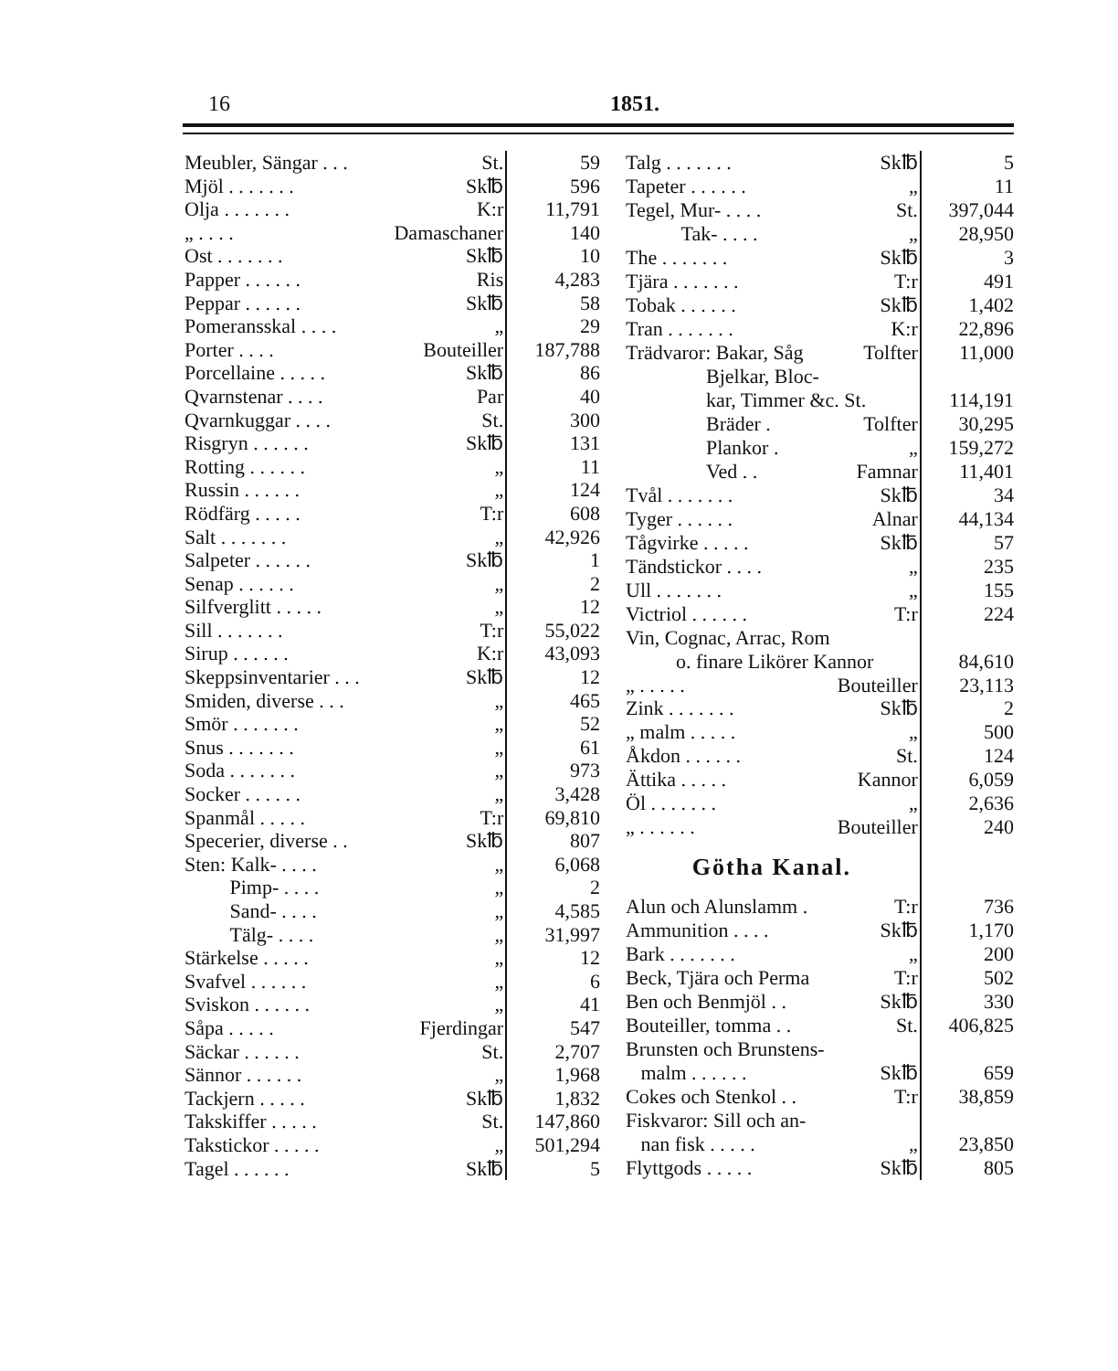16 1851.
| Meubler, Sängar . . . | St. | 59 |
| Mjöl . . . . . . . | Sk℔ | 596 |
| Olja . . . . . . . | K:r | 11,791 |
| „ . . . . | Damaschaner | 140 |
| Ost . . . . . . . | Sk℔ | 10 |
| Papper . . . . . . | Ris | 4,283 |
| Peppar . . . . . . | Sk℔ | 58 |
| Pomeransskal . . . . | „ | 29 |
| Porter . . . . | Bouteiller | 187,788 |
| Porcellaine . . . . . | Sk℔ | 86 |
| Qvarnstenar . . . . | Par | 40 |
| Qvarnkuggar . . . . | St. | 300 |
| Risgryn . . . . . . | Sk℔ | 131 |
| Rotting . . . . . . | „ | 11 |
| Russin . . . . . . | „ | 124 |
| Rödfärg . . . . . | T:r | 608 |
| Salt . . . . . . . | „ | 42,926 |
| Salpeter . . . . . . | Sk℔ | 1 |
| Senap . . . . . . | „ | 2 |
| Silfverglitt . . . . . | „ | 12 |
| Sill . . . . . . . | T:r | 55,022 |
| Sirup . . . . . . | K:r | 43,093 |
| Skeppsinventarier . . . | Sk℔ | 12 |
| Smiden, diverse . . . | „ | 465 |
| Smör . . . . . . . | „ | 52 |
| Snus . . . . . . . | „ | 61 |
| Soda . . . . . . . | „ | 973 |
| Socker . . . . . . | „ | 3,428 |
| Spanmål . . . . . | T:r | 69,810 |
| Specerier, diverse . . | Sk℔ | 807 |
| Sten: Kalk- . . . . | „ | 6,068 |
| Pimp- . . . . | „ | 2 |
| Sand- . . . . | „ | 4,585 |
| Tälg- . . . . | „ | 31,997 |
| Stärkelse . . . . . | „ | 12 |
| Svafvel . . . . . . | „ | 6 |
| Sviskon . . . . . . | „ | 41 |
| Såpa . . . . . | Fjerdingar | 547 |
| Säckar . . . . . . | St. | 2,707 |
| Sännor . . . . . . | „ | 1,968 |
| Tackjern . . . . . | Sk℔ | 1,832 |
| Takskiffer . . . . . | St. | 147,860 |
| Takstickor . . . . . | „ | 501,294 |
| Tagel . . . . . . | Sk℔ | 5 |
| Talg . . . . . . . | Sk℔ | 5 |
| Tapeter . . . . . . | „ | 11 |
| Tegel, Mur- . . . . | St. | 397,044 |
| Tak- . . . . | „ | 28,950 |
| The . . . . . . . | Sk℔ | 3 |
| Tjära . . . . . . . | T:r | 491 |
| Tobak . . . . . . | Sk℔ | 1,402 |
| Tran . . . . . . . | K:r | 22,896 |
| Trädvaror: Bakar, Såg | Tolfter | 11,000 |
| Bjelkar, Bloc- | | |
| kar, Timmer &c. St. | | 114,191 |
| Bräder . | Tolfter | 30,295 |
| Plankor . | „ | 159,272 |
| Ved . . | Famnar | 11,401 |
| Tvål . . . . . . . | Sk℔ | 34 |
| Tyger . . . . . . | Alnar | 44,134 |
| Tågvirke . . . . . | Sk℔ | 57 |
| Tändstickor . . . . | „ | 235 |
| Ull . . . . . . . | „ | 155 |
| Victriol . . . . . . | T:r | 224 |
| Vin, Cognac, Arrac, Rom | | |
| o. finare Likörer Kannor | | 84,610 |
| „ . . . . . | Bouteiller | 23,113 |
| Zink . . . . . . . | Sk℔ | 2 |
| „ malm . . . . . | „ | 500 |
| Åkdon . . . . . . | St. | 124 |
| Ättika . . . . . | Kannor | 6,059 |
| Öl . . . . . . . | „ | 2,636 |
| „ . . . . . . | Bouteiller | 240 |
| Götha Kanal. | | |
| Alun och Alunslamm . | T:r | 736 |
| Ammunition . . . . | Sk℔ | 1,170 |
| Bark . . . . . . . | „ | 200 |
| Beck, Tjära och Perma | T:r | 502 |
| Ben och Benmjöl . . | Sk℔ | 330 |
| Bouteiller, tomma . . | St. | 406,825 |
| Brunsten och Brunstens- | | |
| malm . . . . . . | Sk℔ | 659 |
| Cokes och Stenkol . . | T:r | 38,859 |
| Fiskvaror: Sill och an- | | |
| nan fisk . . . . . | „ | 23,850 |
| Flyttgods . . . . . | Sk℔ | 805 |